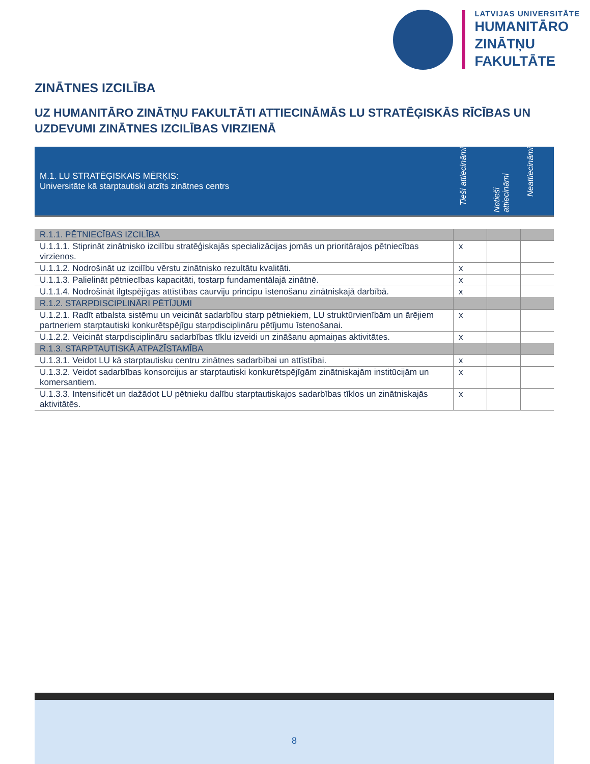LATVIJAS UNIVERSITĀTE
HUMANITĀRO
ZINĀTŅU
FAKULTĀTE
ZINĀTNES IZCILĪBA
UZ HUMANITĀRO ZINĀTŅU FAKULTĀTI ATTIECINĀMĀS LU STRATĒĢISKĀS RĪCĪBAS UN UZDEVUMI ZINĀTNES IZCILĪBAS VIRZIENĀ
| M.1. LU STRATĒĢISKAIS MĒRĶIS: Universitāte kā starptautiski atzīts zinātnes centrs | Tieši attiecināmi | Netieši attiecināmi | Neattiecināmi |
| R.1.1. PĒTNIECĪBAS IZCILĪBA | | | |
| U.1.1.1. Stiprināt zinātnisko izcilību stratēģiskajās specializācijas jomās un prioritārajos pētniecības virzienos. | x | | |
| U.1.1.2. Nodrošināt uz izcilību vērstu zinātnisko rezultātu kvalitāti. | x | | |
| U.1.1.3. Palielināt pētniecības kapacitāti, tostarp fundamentālajā zinātnē. | x | | |
| U.1.1.4. Nodrošināt ilgtspējīgas attīstības caurviju principu īstenošanu zinātniskajā darbībā. | x | | |
| R.1.2. STARPDISCIPLINĀRI PĒTĪJUMI | | | |
| U.1.2.1. Radīt atbalsta sistēmu un veicināt sadarbību starp pētniekiem, LU struktūrvienībām un ārējiem partneriem starptautiski konkurētspējīgu starpdisciplināru pētījumu īstenošanai. | x | | |
| U.1.2.2. Veicināt starpdisciplināru sadarbības tīklu izveidi un zināšanu apmaiņas aktivitātes. | x | | |
| R.1.3. STARPTAUTISKĀ ATPAZĪSTAMĪBA | | | |
| U.1.3.1. Veidot LU kā starptautisku centru zinātnes sadarbībai un attīstībai. | x | | |
| U.1.3.2. Veidot sadarbības konsorcijus ar starptautiski konkurētspējīgām zinātniskajām institūcijām un komersantiem. | x | | |
| U.1.3.3. Intensificēt un dažādot LU pētnieku dalību starptautiskajos sadarbības tīklos un zinātniskajās aktivitātēs. | x | | |
8